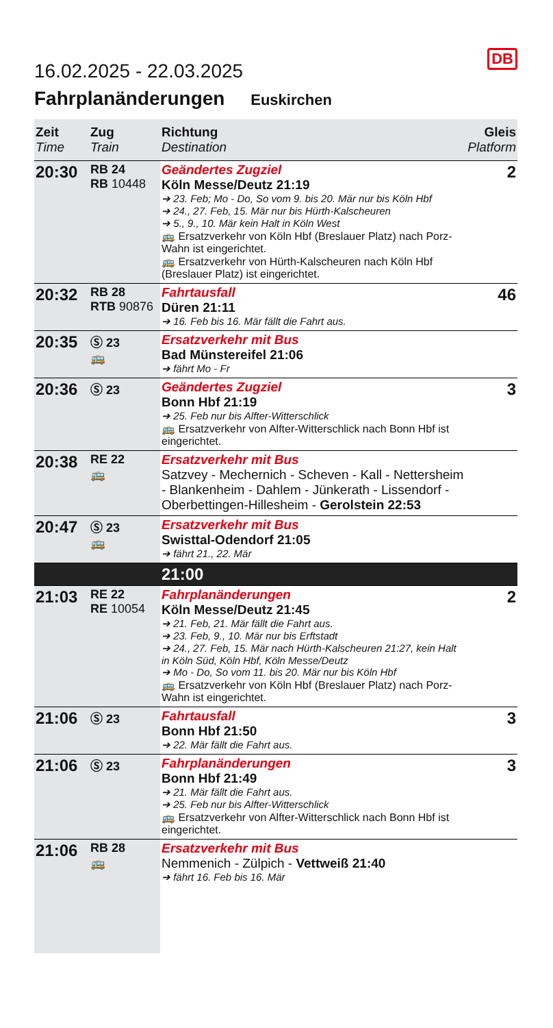DB
16.02.2025 - 22.03.2025
Fahrplanänderungen Euskirchen
| Zeit Time | Zug Train | Richtung Destination | Gleis Platform |
| --- | --- | --- | --- |
| 20:30 | RB 24 RB 10448 | Geändertes Zugziel Köln Messe/Deutz 21:19 ➔ 23. Feb; Mo - Do, So vom 9. bis 20. Mär nur bis Köln Hbf ➔ 24., 27. Feb, 15. Mär nur bis Hürth-Kalscheuren ➔ 5., 9., 10. Mär kein Halt in Köln West 🚌 Ersatzverkehr von Köln Hbf (Breslauer Platz) nach Porz-Wahn ist eingerichtet. 🚌 Ersatzverkehr von Hürth-Kalscheuren nach Köln Hbf (Breslauer Platz) ist eingerichtet. | 2 |
| 20:32 | RB 28 RTB 90876 | Fahrtausfall Düren 21:11 ➔ 16. Feb bis 16. Mär fällt die Fahrt aus. | 46 |
| 20:35 | Ⓢ 23 🚌 | Ersatzverkehr mit Bus Bad Münstereifel 21:06 ➔ fährt Mo - Fr | |
| 20:36 | Ⓢ 23 | Geändertes Zugziel Bonn Hbf 21:19 ➔ 25. Feb nur bis Alfter-Witterschlick 🚌 Ersatzverkehr von Alfter-Witterschlick nach Bonn Hbf ist eingerichtet. | 3 |
| 20:38 | RE 22 🚌 | Ersatzverkehr mit Bus Satzvey - Mechernich - Scheven - Kall - Nettersheim - Blankenheim - Dahlem - Jünkerath - Lissendorf - Oberbettingen-Hillesheim - Gerolstein 22:53 | |
| 20:47 | Ⓢ 23 🚌 | Ersatzverkehr mit Bus Swisttal-Odendorf 21:05 ➔ fährt 21., 22. Mär | |
| | | 21:00 | |
| 21:03 | RE 22 RE 10054 | Fahrplanänderungen Köln Messe/Deutz 21:45 ➔ 21. Feb, 21. Mär fällt die Fahrt aus. ➔ 23. Feb, 9., 10. Mär nur bis Erftstadt ➔ 24., 27. Feb, 15. Mär nach Hürth-Kalscheuren 21:27, kein Halt in Köln Süd, Köln Hbf, Köln Messe/Deutz ➔ Mo - Do, So vom 11. bis 20. Mär nur bis Köln Hbf 🚌 Ersatzverkehr von Köln Hbf (Breslauer Platz) nach Porz-Wahn ist eingerichtet. | 2 |
| 21:06 | Ⓢ 23 | Fahrtausfall Bonn Hbf 21:50 ➔ 22. Mär fällt die Fahrt aus. | 3 |
| 21:06 | Ⓢ 23 | Fahrplanänderungen Bonn Hbf 21:49 ➔ 21. Mär fällt die Fahrt aus. ➔ 25. Feb nur bis Alfter-Witterschlick 🚌 Ersatzverkehr von Alfter-Witterschlick nach Bonn Hbf ist eingerichtet. | 3 |
| 21:06 | RB 28 🚌 | Ersatzverkehr mit Bus Nemmenich - Zülpich - Vettweiß 21:40 ➔ fährt 16. Feb bis 16. Mär | |